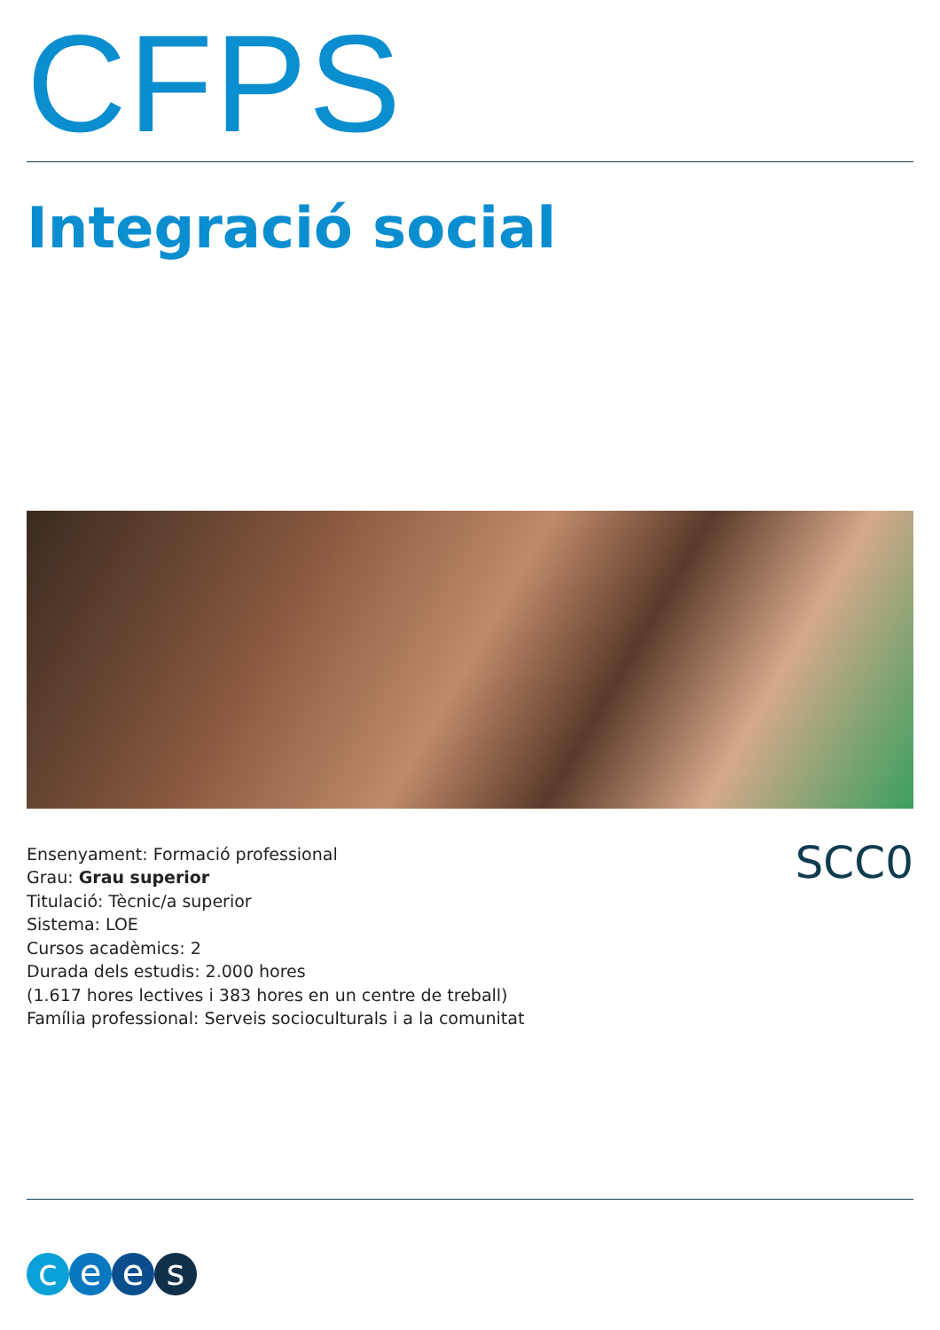CFPS
Integració social
Ensenyament: Formació professional
Grau: Grau superior
Titulació: Tècnic/a superior
Sistema: LOE
Cursos acadèmics: 2
Durada dels estudis: 2.000 hores
(1.617 hores lectives i 383 hores en un centre de treball)
Família professional: Serveis socioculturals i a la comunitat
SCC0
cees